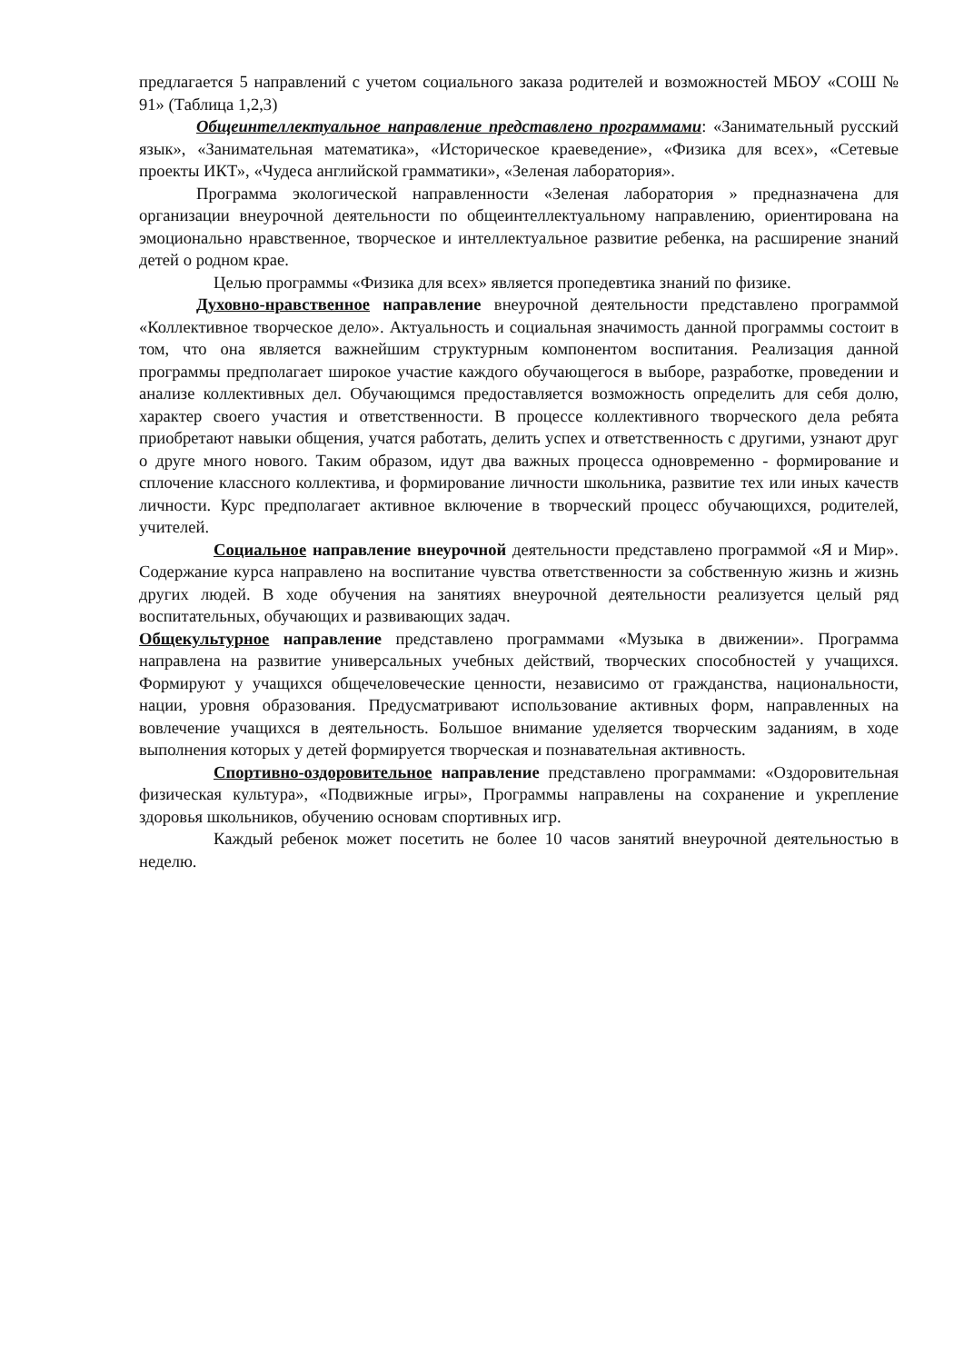предлагается 5 направлений с учетом социального заказа родителей и возможностей МБОУ «СОШ № 91» (Таблица 1,2,3)
Общеинтеллектуальное направление представлено программами: «Занимательный русский язык», «Занимательная математика», «Историческое краеведение», «Физика для всех», «Сетевые проекты ИКТ», «Чудеса английской грамматики», «Зеленая лаборатория».
Программа экологической направленности «Зеленая лаборатория » предназначена для организации внеурочной деятельности по общеинтеллектуальному направлению, ориентирована на эмоционально нравственное, творческое и интеллектуальное развитие ребенка, на расширение знаний детей о родном крае.
Целью программы «Физика для всех» является пропедевтика знаний по физике.
Духовно-нравственное направление внеурочной деятельности представлено программой «Коллективное творческое дело». Актуальность и социальная значимость данной программы состоит в том, что она является важнейшим структурным компонентом воспитания. Реализация данной программы предполагает широкое участие каждого обучающегося в выборе, разработке, проведении и анализе коллективных дел. Обучающимся предоставляется возможность определить для себя долю, характер своего участия и ответственности. В процессе коллективного творческого дела ребята приобретают навыки общения, учатся работать, делить успех и ответственность с другими, узнают друг о друге много нового. Таким образом, идут два важных процесса одновременно - формирование и сплочение классного коллектива, и формирование личности школьника, развитие тех или иных качеств личности. Курс предполагает активное включение в творческий процесс обучающихся, родителей, учителей.
Социальное направление внеурочной деятельности представлено программой «Я и Мир». Содержание курса направлено на воспитание чувства ответственности за собственную жизнь и жизнь других людей. В ходе обучения на занятиях внеурочной деятельности реализуется целый ряд воспитательных, обучающих и развивающих задач.
Общекультурное направление представлено программами «Музыка в движении». Программа направлена на развитие универсальных учебных действий, творческих способностей у учащихся. Формируют у учащихся общечеловеческие ценности, независимо от гражданства, национальности, нации, уровня образования. Предусматривают использование активных форм, направленных на вовлечение учащихся в деятельность. Большое внимание уделяется творческим заданиям, в ходе выполнения которых у детей формируется творческая и познавательная активность.
Спортивно-оздоровительное направление представлено программами: «Оздоровительная физическая культура», «Подвижные игры», Программы направлены на сохранение и укрепление здоровья школьников, обучению основам спортивных игр.
Каждый ребенок может посетить не более 10 часов занятий внеурочной деятельностью в неделю.